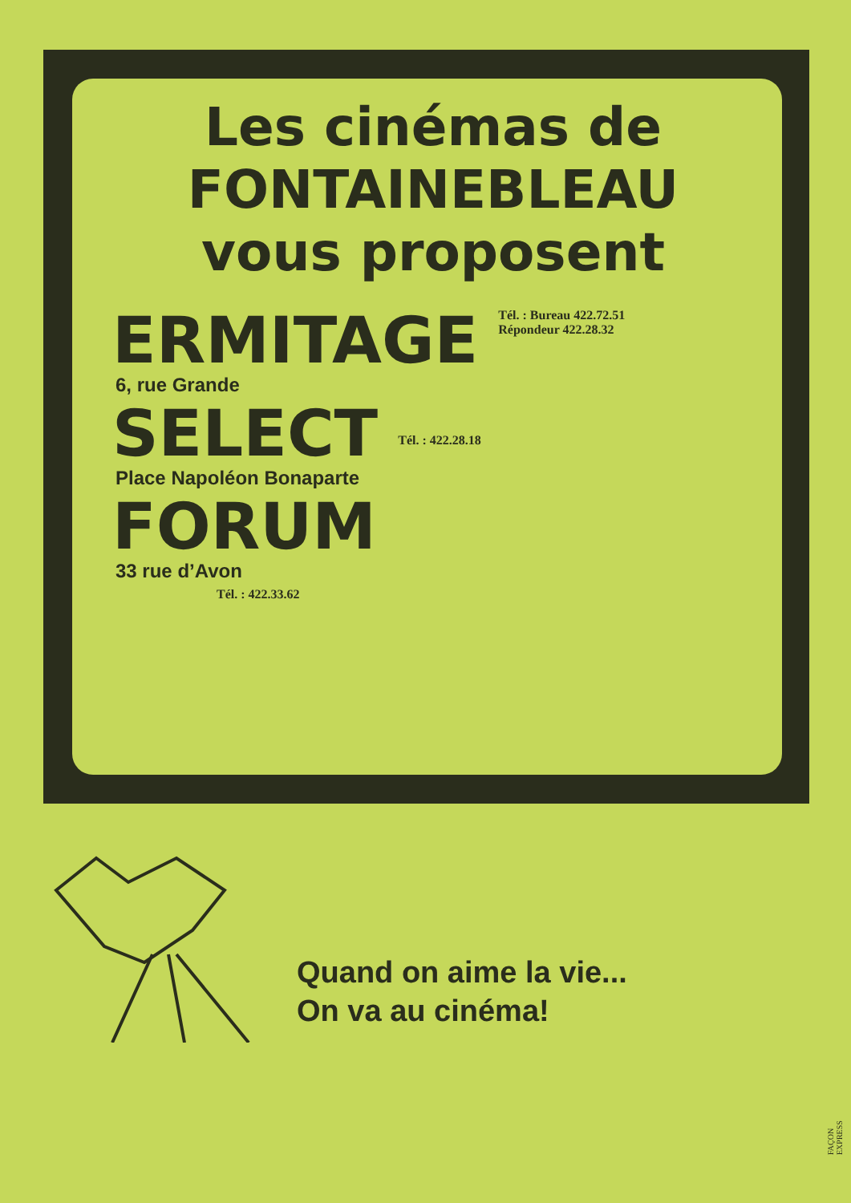Les cinémas de
FONTAINEBLEAU
vous proposent
ERMITAGE Tél. : Bureau 422.72.51
Répondeur 422.28.32
6, rue Grande
SELECT Tél. : 422.28.18
Place Napoléon Bonaparte
FORUM
33 rue d’Avon
Tél. : 422.33.62
Quand on aime la vie...
On va au cinéma!
FAÇON EXPRESS